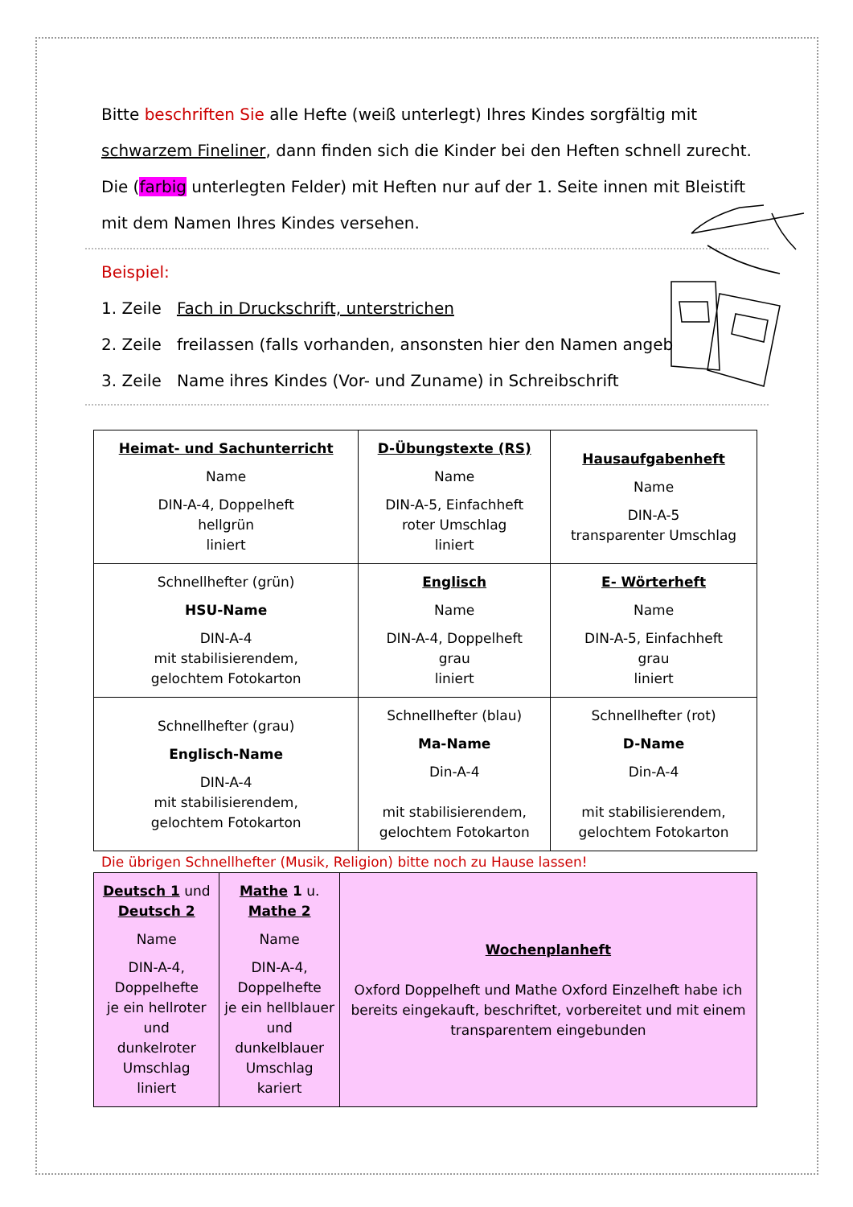Bitte beschriften Sie alle Hefte (weiß unterlegt) Ihres Kindes sorgfältig mit schwarzem Fineliner, dann finden sich die Kinder bei den Heften schnell zurecht. Die (farbig unterlegten Felder) mit Heften nur auf der 1. Seite innen mit Bleistift mit dem Namen Ihres Kindes versehen.
Beispiel:
1. Zeile Fach in Druckschrift, unterstrichen
2. Zeile freilassen (falls vorhanden, ansonsten hier den Namen angeb
3. Zeile Name ihres Kindes (Vor- und Zuname) in Schreibschrift
| Heimat- und Sachunterricht Name DIN-A-4, Doppelheft hellgrün liniert | D-Übungstexte (RS) Name DIN-A-5, Einfachheft roter Umschlag liniert | Hausaufgabenheft Name DIN-A-5 transparenter Umschlag |
| Schnellhefter (grün) HSU-Name DIN-A-4 mit stabilisierendem, gelochtem Fotokarton | Englisch Name DIN-A-4, Doppelheft grau liniert | E- Wörterheft Name DIN-A-5, Einfachheft grau liniert |
| Schnellhefter (grau) Englisch-Name DIN-A-4 mit stabilisierendem, gelochtem Fotokarton | Schnellhefter (blau) Ma-Name Din-A-4 mit stabilisierendem, gelochtem Fotokarton | Schnellhefter (rot) D-Name Din-A-4 mit stabilisierendem, gelochtem Fotokarton |
Die übrigen Schnellhefter (Musik, Religion) bitte noch zu Hause lassen!
| Deutsch 1 und Deutsch 2 Name DIN-A-4, Doppelhefte je ein hellroter und dunkelroter Umschlag liniert | Mathe 1 u. Mathe 2 Name DIN-A-4, Doppelhefte je ein hellblauer und dunkelblauer Umschlag kariert | Wochenplanheft Oxford Doppelheft und Mathe Oxford Einzelheft habe ich bereits eingekauft, beschriftet, vorbereitet und mit einem transparentem eingebunden |